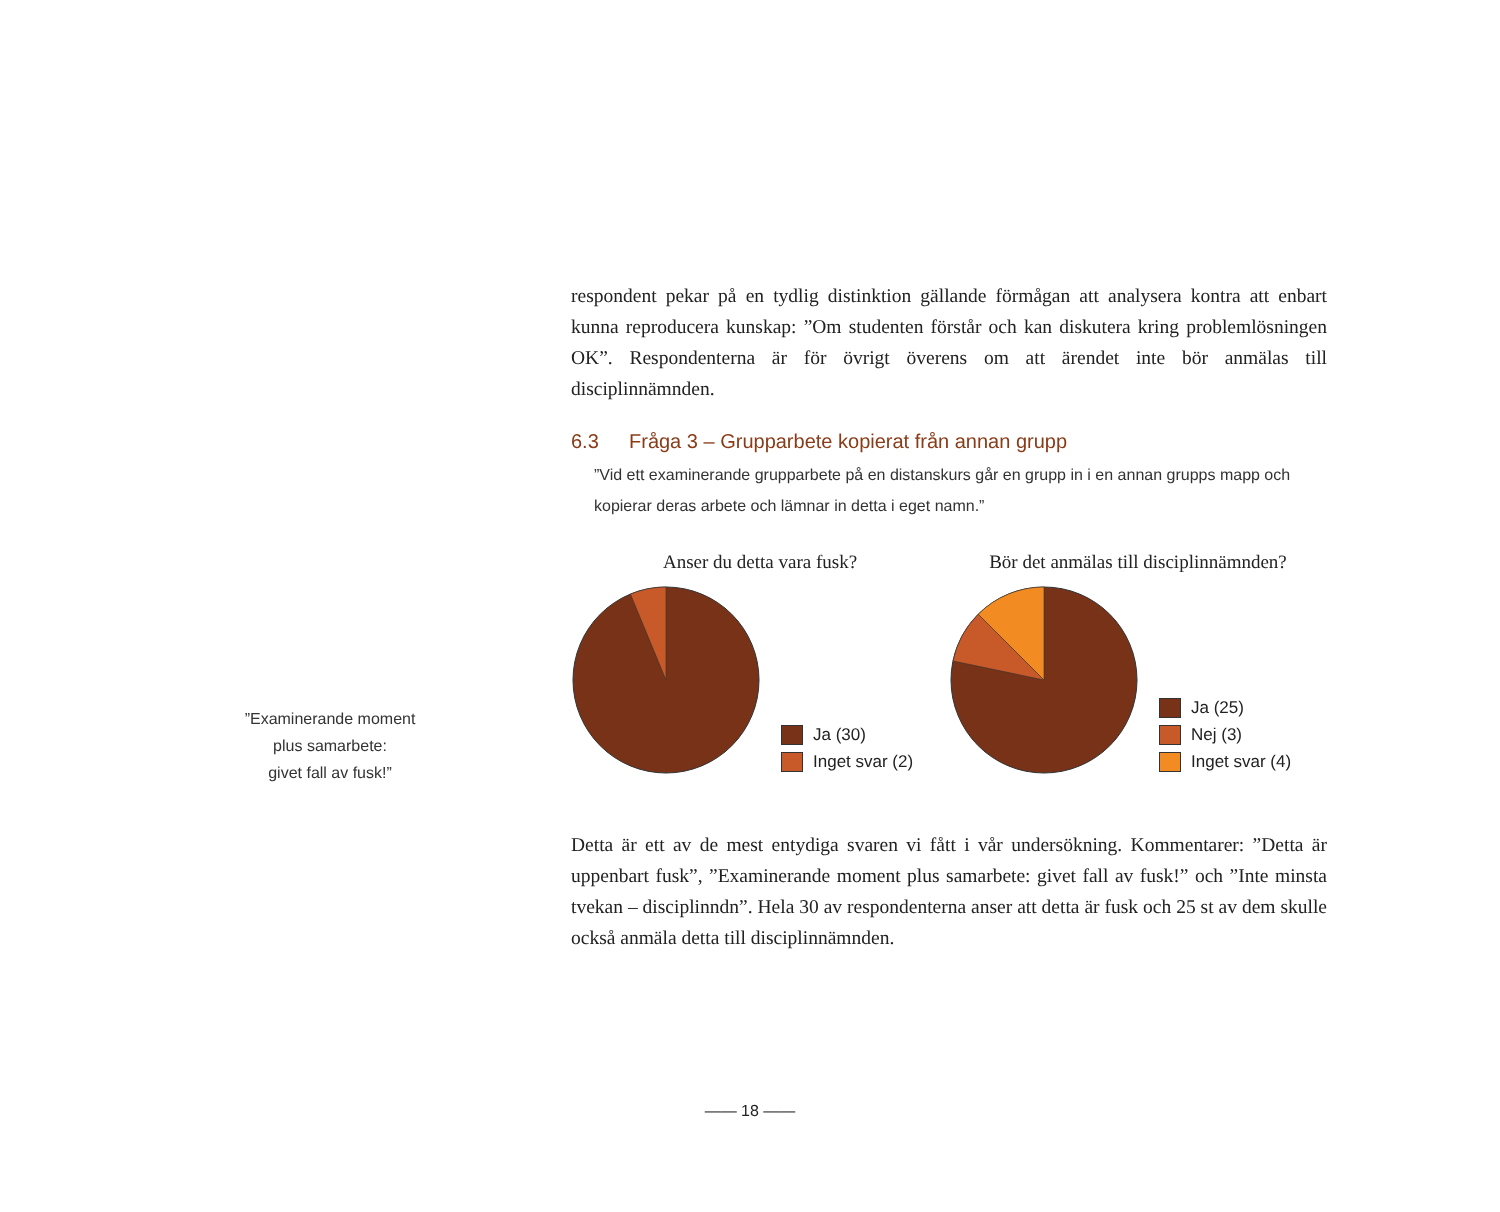respondent pekar på en tydlig distinktion gällande förmågan att analysera kontra att enbart kunna reproducera kunskap: ”Om studenten förstår och kan diskutera kring problemlösningen OK”. Respondenterna är för övrigt överens om att ärendet inte bör anmälas till disciplinnämnden.
6.3 Fråga 3 – Grupparbete kopierat från annan grupp
”Vid ett examinerande grupparbete på en distanskurs går en grupp in i en annan grupps mapp och kopierar deras arbete och lämnar in detta i eget namn.”
Anser du detta vara fusk?
Ja (30)
Inget svar (2)
Bör det anmälas till disciplinnämnden?
Ja (25)
Nej (3)
Inget svar (4)
Detta är ett av de mest entydiga svaren vi fått i vår undersökning. Kommentarer: ”Detta är uppenbart fusk”, ”Examinerande moment plus samarbete: givet fall av fusk!” och ”Inte minsta tvekan – disciplinndn”. Hela 30 av respondenterna anser att detta är fusk och 25 st av dem skulle också anmäla detta till disciplinnämnden.
”Examinerande moment
plus samarbete:
givet fall av fusk!”
—— 18 ——